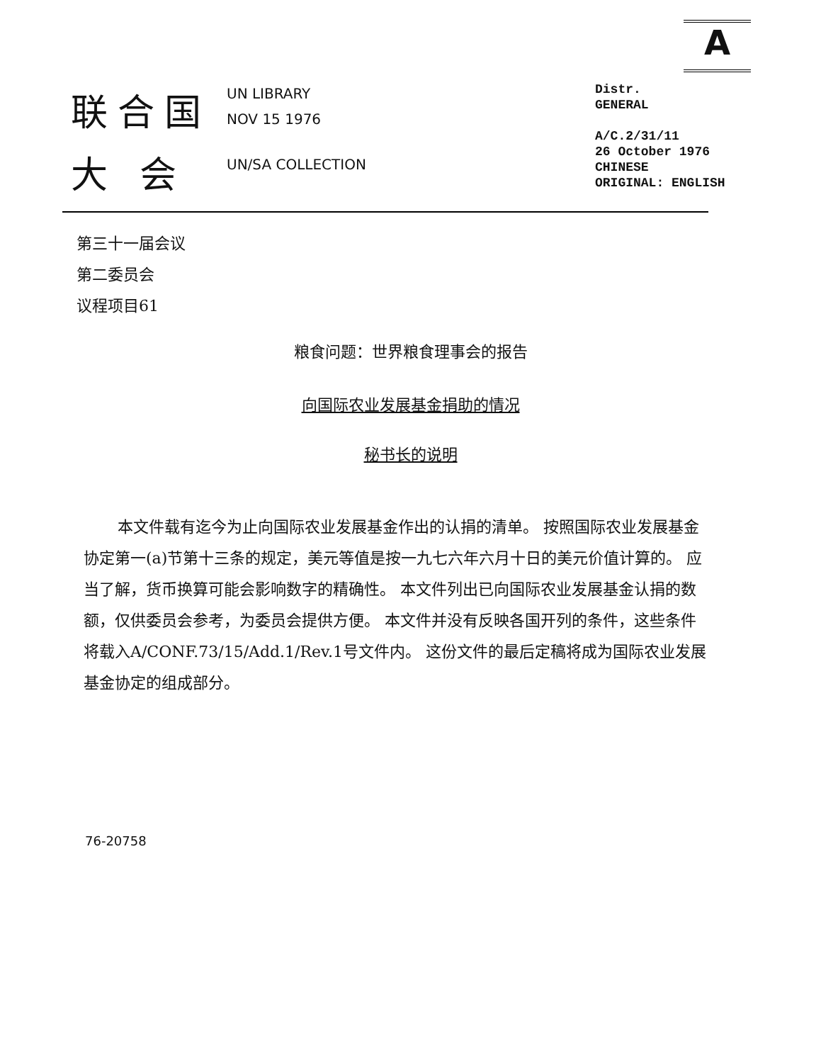A
联合国
大 会
UN LIBRARY
NOV 15 1976
UN/SA COLLECTION
Distr.
GENERAL
A/C.2/31/11
26 October 1976
CHINESE
ORIGINAL: ENGLISH
第三十一届会议
第二委员会
议程项目61
粮食问题：世界粮食理事会的报告
向国际农业发展基金捐助的情况
秘书长的说明
本文件载有迄今为止向国际农业发展基金作出的认捐的清单。 按照国际农业发展基金协定第一(a)节第十三条的规定，美元等值是按一九七六年六月十日的美元价值计算的。 应当了解，货币换算可能会影响数字的精确性。 本文件列出已向国际农业发展基金认捐的数额，仅供委员会参考，为委员会提供方便。 本文件并没有反映各国开列的条件，这些条件将载入A/CONF.73/15/Add.1/Rev.1号文件内。 这份文件的最后定稿将成为国际农业发展基金协定的组成部分。
76-20758